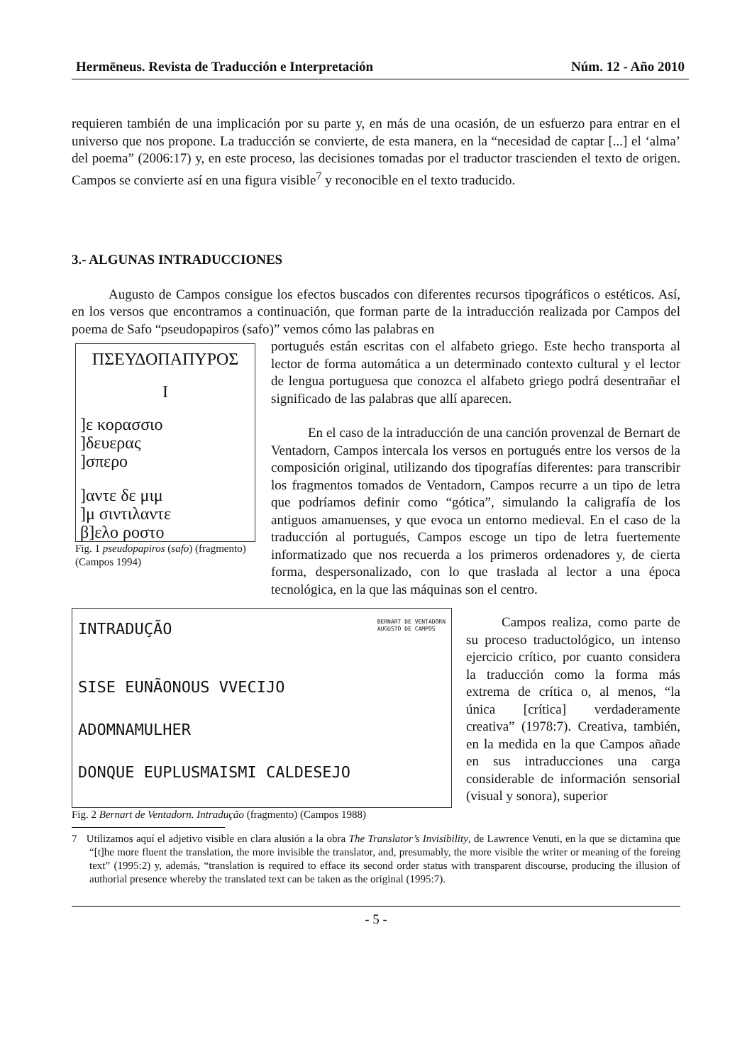Hermēneus. Revista de Traducción e Interpretación Núm. 12 - Año 2010
requieren también de una implicación por su parte y, en más de una ocasión, de un esfuerzo para entrar en el universo que nos propone. La traducción se convierte, de esta manera, en la “necesidad de captar [...] el ‘alma’ del poema” (2006:17) y, en este proceso, las decisiones tomadas por el traductor trascienden el texto de origen. Campos se convierte así en una figura visible<sup>7</sup> y reconocible en el texto traducido.
3.- ALGUNAS INTRADUCCIONES
Augusto de Campos consigue los efectos buscados con diferentes recursos tipográficos o estéticos. Así, en los versos que encontramos a continuación, que forman parte de la intraducción realizada por Campos del poema de Safo “pseudopapiros (safo)” vemos cómo las palabras en
ΠΣΕΥΔΟΠΑΠΥΡΟΣ
I
]ε κορασσιο
]δευερας
]σπερο
]αντε δε μιμ
]μ σιντιλαντε
β]ελο ροστο
Fig. 1 pseudopapiros (safo) (fragmento) (Campos 1994)
portugués están escritas con el alfabeto griego. Este hecho transporta al lector de forma automática a un determinado contexto cultural y el lector de lengua portuguesa que conozca el alfabeto griego podrá desentrañar el significado de las palabras que allí aparecen.
En el caso de la intraducción de una canción provenzal de Bernart de Ventadorn, Campos intercala los versos en portugués entre los versos de la composición original, utilizando dos tipografías diferentes: para transcribir los fragmentos tomados de Ventadorn, Campos recurre a un tipo de letra que podríamos definir como “gótica”, simulando la caligrafía de los antiguos amanuenses, y que evoca un entorno medieval. En el caso de la traducción al portugués, Campos escoge un tipo de letra fuertemente informatizado que nos recuerda a los primeros ordenadores y, de cierta forma, despersonalizado, con lo que traslada al lector a una época tecnológica, en la que las máquinas son el centro.
INTRADUÇÃO BERNART DE VENTADORN
AUGUSTO DE CAMPOS
SISE EUNÃONOUS VVECIJO
ADOMNAMULHER
DONQUE EUPLUSMAISMI CALDESEJO
Fig. 2 Bernart de Ventadorn. Intradução (fragmento) (Campos 1988)
Campos realiza, como parte de su proceso traductológico, un intenso ejercicio crítico, por cuanto considera la traducción como la forma más extrema de crítica o, al menos, “la única [crítica] verdaderamente creativa” (1978:7). Creativa, también, en la medida en la que Campos añade en sus intraducciones una carga considerable de información sensorial (visual y sonora), superior
7 Utilizamos aquí el adjetivo visible en clara alusión a la obra The Translator’s Invisibility, de Lawrence Venuti, en la que se dictamina que “[t]he more fluent the translation, the more invisible the translator, and, presumably, the more visible the writer or meaning of the foreing text” (1995:2) y, además, “translation is required to efface its second order status with transparent discourse, producing the illusion of authorial presence whereby the translated text can be taken as the original (1995:7).
- 5 -